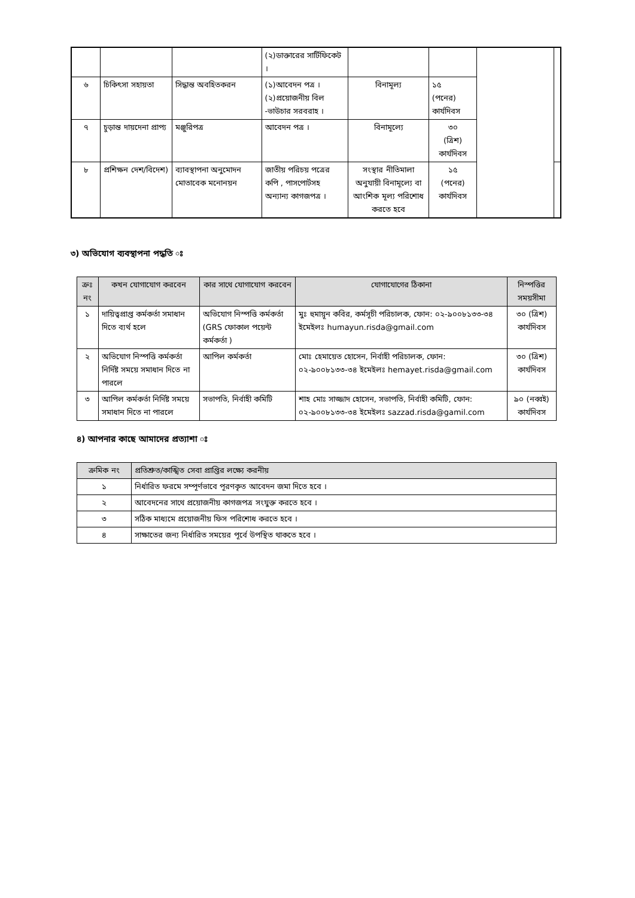| | | | (২)ডাক্তারের সার্টিফিকেট । | | | | |
| ৬ | চিকিৎসা সহায়তা | সিদ্ধান্ত অবহিতকরন | (১)আবেদন পত্র । (২)প্রয়োজনীয় বিল -ভাউচার সরবরাহ । | বিনামূল্য | ১৫ (পনের) কার্যদিবস | | |
| ৭ | চুড়ান্ত দায়দেনা প্রাপ্য | মঞ্জুরিপত্র | আবেদন পত্র । | বিনামূল্যে | ৩০ (ত্রিশ) কার্যদিবস | | |
| ৮ | প্রশিক্ষন দেশ/বিদেশ) | ব্যাবস্থাপনা অনুমোদন মোতাবেক মনোনয়ন | জাতীয় পরিচয় পত্রের কপি , পাসপোর্টসহ অন্যান্য কাগজপত্র । | সংস্থার নীতিমালা অনুযায়ী বিনামূল্যে বা আংশিক মূল্য পরিশোধ করতে হবে | ১৫ (পনের) কার্যদিবস | | |
৩) অভিযোগ ব্যবস্থাপনা পদ্ধতি ঃ
| ক্রঃ নং | কখন যোগাযোগ করবেন | কার সাথে যোগাযোগ করবেন | যোগাযোগের ঠিকানা | নিস্পত্তির সময়সীমা |
| --- | --- | --- | --- | --- |
| ১ | দায়িত্বপ্রাপ্ত কর্মকর্তা সমাধান দিতে ব্যর্থ হলে | অভিযোগ নিস্পত্তি কর্মকর্তা (GRS ফোকাল পয়েন্ট কর্মকর্তা ) | মুঃ হুমায়ূন কবির, কর্মসূচী পরিচালক, ফোন: ০২-৯০০৮১৩৩-৩৪ ইমেইলঃ humayun.risda@gmail.com | ৩০ (ত্রিশ) কার্যদিবস |
| ২ | অভিযোগ নিস্পত্তি কর্মকর্তা নির্দিষ্ট সময়ে সমাধান দিতে না পারলে | আপিল কর্মকর্তা | মোঃ হেমায়েত হোসেন, নির্বাহী পরিচালক, ফোন: ০২-৯০০৮১৩৩-৩৪ ইমেইলঃ hemayet.risda@gmail.com | ৩০ (ত্রিশ) কার্যদিবস |
| ৩ | আপিল কর্মকর্তা নির্দিষ্ট সময়ে সমাধান দিতে না পারলে | সভাপতি, নির্বাহী কমিটি | শাহ মোঃ সাজ্জাদ হোসেন, সভাপতি, নির্বাহী কমিটি, ফোন: ০২-৯০০৮১৩৩-৩৪ ইমেইলঃ sazzad.risda@gamil.com | ৯০ (নব্বই) কার্যদিবস |
৪) আপনার কাছে আমাদের প্রত্যাশা ঃ
| ক্রমিক নং | প্রতিশ্রুত/কাঙ্খিত সেবা প্রাপ্তির লক্ষ্যে করনীয় |
| --- | --- |
| ১ | নির্ধারিত ফরমে সম্পূর্ণভাবে পূরণকৃত আবেদন জমা দিতে হবে । |
| ২ | আবেদনের সাথে প্রয়োজনীয় কাগজপত্র সংযুক্ত করতে হবে । |
| ৩ | সঠিক মাধ্যমে প্রয়োজনীয় ফিস পরিশোধ করতে হবে । |
| ৪ | সাক্ষাতের জন্য নির্ধারিত সময়ের পূর্বে উপস্থিত থাকতে হবে । |